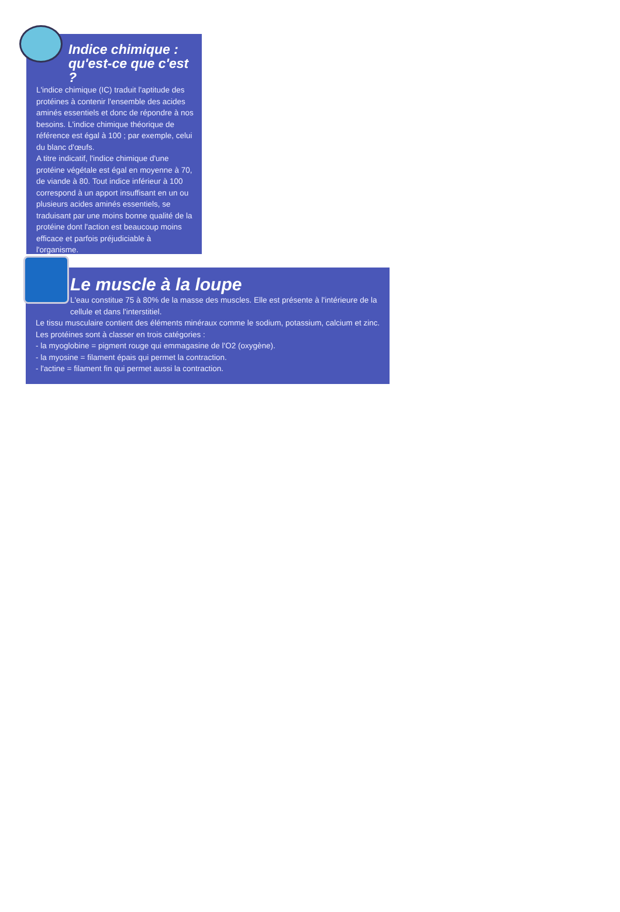Indice chimique :
qu'est-ce que c'est ?
L'indice chimique (IC) traduit l'aptitude des protéines à contenir l'ensemble des acides aminés essentiels et donc de répondre à nos besoins. L'indice chimique théorique de référence est égal à 100 ; par exemple, celui du blanc d'œufs.
A titre indicatif, l'indice chimique d'une protéine végétale est égal en moyenne à 70, de viande à 80. Tout indice inférieur à 100 correspond à un apport insuffisant en un ou plusieurs acides aminés essentiels, se traduisant par une moins bonne qualité de la protéine dont l'action est beaucoup moins efficace et parfois préjudiciable à l'organisme.
Le muscle à la loupe
L'eau constitue 75 à 80% de la masse des muscles. Elle est présente à l'intérieure de la cellule et dans l'interstitiel.
Le tissu musculaire contient des éléments minéraux comme le sodium, potassium, calcium et zinc.
Les protéines sont à classer en trois catégories :
- la myoglobine = pigment rouge qui emmagasine de l'O2 (oxygène).
- la myosine = filament épais qui permet la contraction.
- l'actine = filament fin qui permet aussi la contraction.